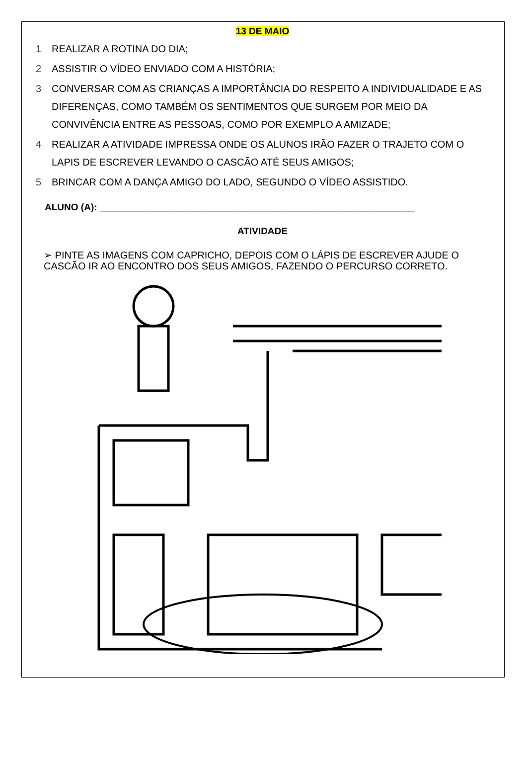13 DE MAIO
1 REALIZAR A ROTINA DO DIA;
2 ASSISTIR O VÍDEO ENVIADO COM A HISTÓRIA;
3 CONVERSAR COM AS CRIANÇAS A IMPORTÂNCIA DO RESPEITO A INDIVIDUALIDADE E AS DIFERENÇAS, COMO TAMBÉM OS SENTIMENTOS QUE SURGEM POR MEIO DA CONVIVÊNCIA ENTRE AS PESSOAS, COMO POR EXEMPLO A AMIZADE;
4 REALIZAR A ATIVIDADE IMPRESSA ONDE OS ALUNOS IRÃO FAZER O TRAJETO COM O LAPIS DE ESCREVER LEVANDO O CASCÃO ATÉ SEUS AMIGOS;
5 BRINCAR COM A DANÇA AMIGO DO LADO, SEGUNDO O VÍDEO ASSISTIDO.
ALUNO (A): ____________________________________________________________
ATIVIDADE
➢ PINTE AS IMAGENS COM CAPRICHO, DEPOIS COM O LÁPIS DE ESCREVER AJUDE O CASCÃO IR AO ENCONTRO DOS SEUS AMIGOS, FAZENDO O PERCURSO CORRETO.